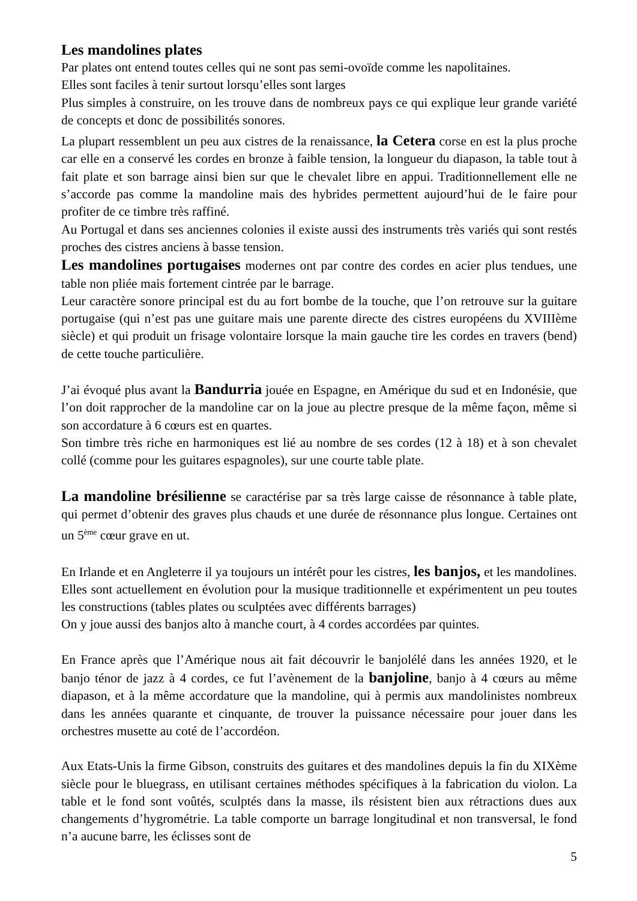Les mandolines plates
Par plates ont entend toutes celles qui ne sont pas semi-ovoïde comme les napolitaines.
Elles sont faciles à tenir surtout lorsqu’elles sont larges
Plus simples à construire, on les trouve dans de nombreux pays ce qui explique leur grande variété de concepts et donc de possibilités sonores.
La plupart ressemblent un peu aux cistres de la renaissance, la Cetera corse en est la plus proche car elle en a conservé les cordes en bronze à faible tension, la longueur du diapason, la table tout à fait plate et son barrage ainsi bien sur que le chevalet libre en appui. Traditionnellement elle ne s’accorde pas comme la mandoline mais des hybrides permettent aujourd’hui de le faire pour profiter de ce timbre très raffiné.
Au Portugal et dans ses anciennes colonies il existe aussi des instruments très variés qui sont restés proches des cistres anciens à basse tension.
Les mandolines portugaises modernes ont par contre des cordes en acier plus tendues, une table non pliée mais fortement cintrée par le barrage.
Leur caractère sonore principal est du au fort bombe de la touche, que l’on retrouve sur la guitare portugaise (qui n’est pas une guitare mais une parente directe des cistres européens du XVIIIème siècle) et qui produit un frisage volontaire lorsque la main gauche tire les cordes en travers (bend) de cette touche particulière.
J’ai évoqué plus avant la Bandurria jouée en Espagne, en Amérique du sud et en Indonésie, que l’on doit rapprocher de la mandoline car on la joue au plectre presque de la même façon, même si son accordature à 6 cœurs est en quartes.
Son timbre très riche en harmoniques est lié au nombre de ses cordes (12 à 18) et à son chevalet collé (comme pour les guitares espagnoles), sur une courte table plate.
La mandoline brésilienne se caractérise par sa très large caisse de résonnance à table plate, qui permet d’obtenir des graves plus chauds et une durée de résonnance plus longue. Certaines ont un 5<sup>ème</sup> cœur grave en ut.
En Irlande et en Angleterre il ya toujours un intérêt pour les cistres, les banjos, et les mandolines. Elles sont actuellement en évolution pour la musique traditionnelle et expérimentent un peu toutes les constructions (tables plates ou sculptées avec différents barrages)
On y joue aussi des banjos alto à manche court, à 4 cordes accordées par quintes.
En France après que l’Amérique nous ait fait découvrir le banjolélé dans les années 1920, et le banjo ténor de jazz à 4 cordes, ce fut l’avènement de la banjoline, banjo à 4 cœurs au même diapason, et à la même accordature que la mandoline, qui à permis aux mandolinistes nombreux dans les années quarante et cinquante, de trouver la puissance nécessaire pour jouer dans les orchestres musette au coté de l’accordéon.
Aux Etats-Unis la firme Gibson, construits des guitares et des mandolines depuis la fin du XIXème siècle pour le bluegrass, en utilisant certaines méthodes spécifiques à la fabrication du violon. La table et le fond sont voûtés, sculptés dans la masse, ils résistent bien aux rétractions dues aux changements d’hygrométrie. La table comporte un barrage longitudinal et non transversal, le fond n’a aucune barre, les éclisses sont de
5